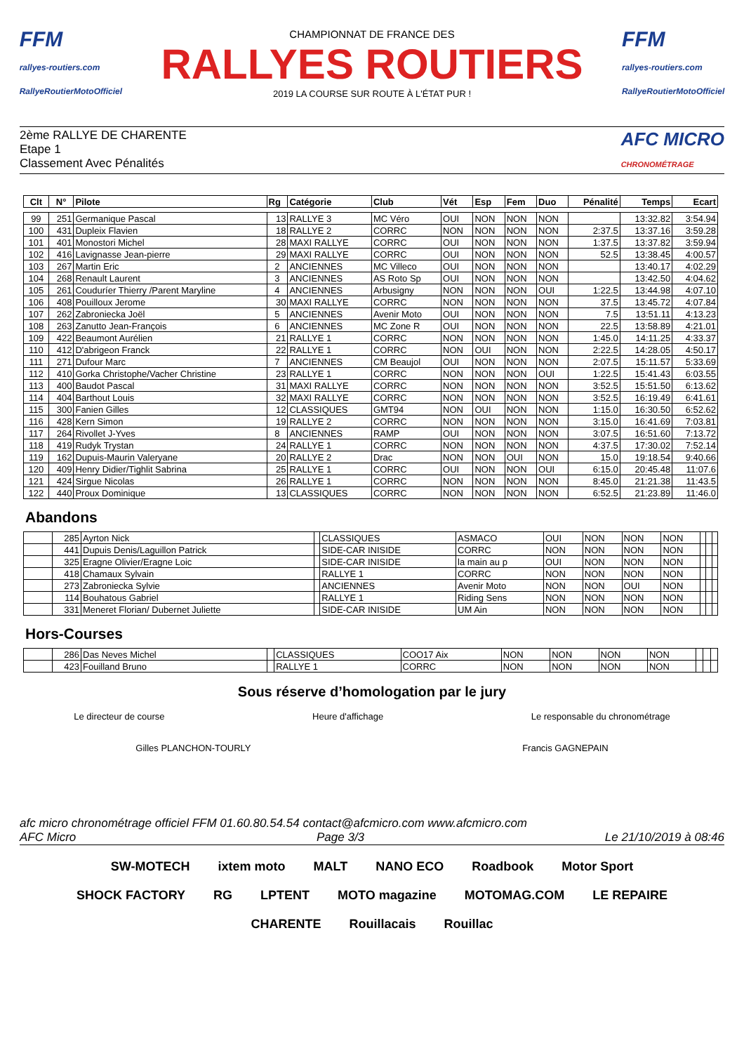FFM
rallyes-routiers.com
RallyeRoutierMotoOfficiel
CHAMPIONNAT DE FRANCE DES
RALLYES ROUTIERS
2019 LA COURSE SUR ROUTE À L'ÉTAT PUR !
FFM
rallyes-routiers.com
RallyeRoutierMotoOfficiel
2ème RALLYE DE CHARENTE
Etape 1
Classement Avec Pénalités
AFC MICRO
CHRONOMÉTRAGE
| Clt | N° | Pilote | Rg | Catégorie | Club | Vét | Esp | Fem | Duo | Pénalité | Temps | Ecart |
| --- | --- | --- | --- | --- | --- | --- | --- | --- | --- | --- | --- | --- |
| 99 | 251 | Germanique Pascal | 13 | RALLYE 3 | MC Véro | OUI | NON | NON | NON | | 13:32.82 | 3:54.94 |
| 100 | 431 | Dupleix Flavien | 18 | RALLYE 2 | CORRC | NON | NON | NON | NON | 2:37.5 | 13:37.16 | 3:59.28 |
| 101 | 401 | Monostori Michel | 28 | MAXI RALLYE | CORRC | OUI | NON | NON | NON | 1:37.5 | 13:37.82 | 3:59.94 |
| 102 | 416 | Lavignasse Jean-pierre | 29 | MAXI RALLYE | CORRC | OUI | NON | NON | NON | 52.5 | 13:38.45 | 4:00.57 |
| 103 | 267 | Martin Eric | 2 | ANCIENNES | MC Villeco | OUI | NON | NON | NON | | 13:40.17 | 4:02.29 |
| 104 | 268 | Renault Laurent | 3 | ANCIENNES | AS Roto Sp | OUI | NON | NON | NON | | 13:42.50 | 4:04.62 |
| 105 | 261 | Couduríer Thierry /Parent Maryline | 4 | ANCIENNES | Arbusigny | NON | NON | NON | OUI | 1:22.5 | 13:44.98 | 4:07.10 |
| 106 | 408 | Pouilloux Jerome | 30 | MAXI RALLYE | CORRC | NON | NON | NON | NON | 37.5 | 13:45.72 | 4:07.84 |
| 107 | 262 | Zabroniecka Joël | 5 | ANCIENNES | Avenir Moto | OUI | NON | NON | NON | 7.5 | 13:51.11 | 4:13.23 |
| 108 | 263 | Zanutto Jean-François | 6 | ANCIENNES | MC Zone R | OUI | NON | NON | NON | 22.5 | 13:58.89 | 4:21.01 |
| 109 | 422 | Beaumont Aurélien | 21 | RALLYE 1 | CORRC | NON | NON | NON | NON | 1:45.0 | 14:11.25 | 4:33.37 |
| 110 | 412 | D'abrigeon Franck | 22 | RALLYE 1 | CORRC | NON | OUI | NON | NON | 2:22.5 | 14:28.05 | 4:50.17 |
| 111 | 271 | Dufour Marc | 7 | ANCIENNES | CM Beaujol | OUI | NON | NON | NON | 2:07.5 | 15:11.57 | 5:33.69 |
| 112 | 410 | Gorka Christophe/Vacher Christine | 23 | RALLYE 1 | CORRC | NON | NON | NON | OUI | 1:22.5 | 15:41.43 | 6:03.55 |
| 113 | 400 | Baudot Pascal | 31 | MAXI RALLYE | CORRC | NON | NON | NON | NON | 3:52.5 | 15:51.50 | 6:13.62 |
| 114 | 404 | Barthout Louis | 32 | MAXI RALLYE | CORRC | NON | NON | NON | NON | 3:52.5 | 16:19.49 | 6:41.61 |
| 115 | 300 | Fanien Gilles | 12 | CLASSIQUES | GMT94 | NON | OUI | NON | NON | 1:15.0 | 16:30.50 | 6:52.62 |
| 116 | 428 | Kern Simon | 19 | RALLYE 2 | CORRC | NON | NON | NON | NON | 3:15.0 | 16:41.69 | 7:03.81 |
| 117 | 264 | Rivollet J-Yves | 8 | ANCIENNES | RAMP | OUI | NON | NON | NON | 3:07.5 | 16:51.60 | 7:13.72 |
| 118 | 419 | Rudyk Trystan | 24 | RALLYE 1 | CORRC | NON | NON | NON | NON | 4:37.5 | 17:30.02 | 7:52.14 |
| 119 | 162 | Dupuis-Maurin Valeryane | 20 | RALLYE 2 | Drac | NON | NON | OUI | NON | 15.0 | 19:18.54 | 9:40.66 |
| 120 | 409 | Henry Didier/Tighlit Sabrina | 25 | RALLYE 1 | CORRC | OUI | NON | NON | OUI | 6:15.0 | 20:45.48 | 11:07.6 |
| 121 | 424 | Sirgue Nicolas | 26 | RALLYE 1 | CORRC | NON | NON | NON | NON | 8:45.0 | 21:21.38 | 11:43.5 |
| 122 | 440 | Proux Dominique | 13 | CLASSIQUES | CORRC | NON | NON | NON | NON | 6:52.5 | 21:23.89 | 11:46.0 |
Abandons
| | 285 | Ayrton Nick | | CLASSIQUES | ASMACO | OUI | NON | NON | NON | | | |
| | 441 | Dupuis Denis/Laguillon Patrick | | SIDE-CAR INISIDE | CORRC | NON | NON | NON | NON | | | |
| | 325 | Eragne Olivier/Eragne Loic | | SIDE-CAR INISIDE | la main au p | OUI | NON | NON | NON | | | |
| | 418 | Chamaux Sylvain | | RALLYE 1 | CORRC | NON | NON | NON | NON | | | |
| | 273 | Zabroniecka Sylvie | | ANCIENNES | Avenir Moto | NON | NON | OUI | NON | | | |
| | 114 | Bouhatous Gabriel | | RALLYE 1 | Riding Sens | NON | NON | NON | NON | | | |
| | 331 | Meneret Florian/ Dubernet Juliette | | SIDE-CAR INISIDE | UM Ain | NON | NON | NON | NON | | | |
Hors-Courses
| | 286 | Das Neves Michel | | CLASSIQUES | COO17 Aix | NON | NON | NON | NON | | | |
| | 423 | Fouilland Bruno | | RALLYE 1 | CORRC | NON | NON | NON | NON | | | |
Sous réserve d’homologation par le jury
Le directeur de course Heure d'affichage Le responsable du chronométrage
Gilles PLANCHON-TOURLY Francis GAGNEPAIN
afc micro chronométrage officiel FFM 01.60.80.54.54 contact@afcmicro.com www.afcmicro.com
AFC Micro Page 3/3 Le 21/10/2019 à 08:46
SW-MOTECH ixtem moto MALT NANO ECO Roadbook Motor Sport SHOCK FACTORY RG LPTENT MOTO magazine MOTOMAG.COM LE REPAIRE CHARENTE Rouillacais Rouillac